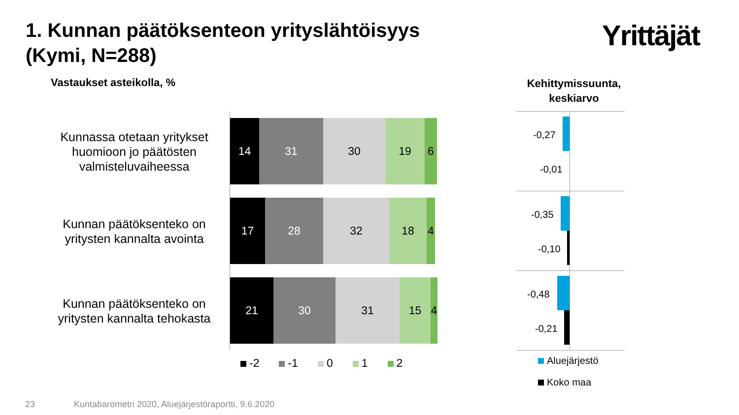1. Kunnan päätöksenteon yrityslähtöisyys
(Kymi, N=288)
Yrittäjät
Vastaukset asteikolla, %
Kehittymissuunta, keskiarvo
Kunnassa otetaan yritykset huomioon jo päätösten valmisteluvaiheessa
14 31 30 19 6
Kunnan päätöksenteko on yritysten kannalta avointa
17 28 32 18 4
Kunnan päätöksenteko on yritysten kannalta tehokasta
21 30 31 15 4
-2 -1 0 1 2
-0,27
-0,01
-0,35
-0,10
-0,48
-0,21
Aluejärjestö
Koko maa
23
Kuntabarometri 2020, Aluejärjestöraportti, 9.6.2020